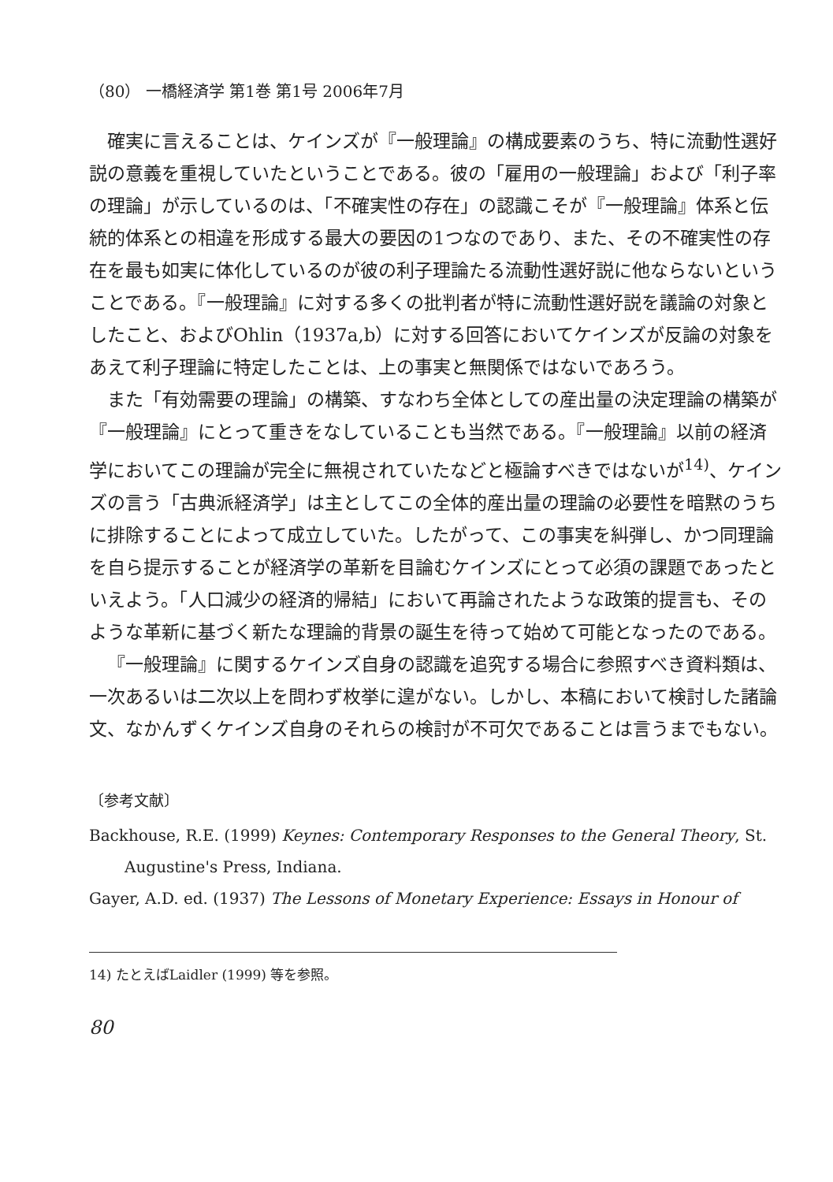（80） 一橋経済学 第1巻 第1号 2006年7月
確実に言えることは、ケインズが『一般理論』の構成要素のうち、特に流動性選好説の意義を重視していたということである。彼の「雇用の一般理論」および「利子率の理論」が示しているのは、「不確実性の存在」の認識こそが『一般理論』体系と伝統的体系との相違を形成する最大の要因の1つなのであり、また、その不確実性の存在を最も如実に体化しているのが彼の利子理論たる流動性選好説に他ならないということである。『一般理論』に対する多くの批判者が特に流動性選好説を議論の対象としたこと、およびOhlin（1937a,b）に対する回答においてケインズが反論の対象をあえて利子理論に特定したことは、上の事実と無関係ではないであろう。
また「有効需要の理論」の構築、すなわち全体としての産出量の決定理論の構築が『一般理論』にとって重きをなしていることも当然である。『一般理論』以前の経済学においてこの理論が完全に無視されていたなどと極論すべきではないが<sup>14)</sup>、ケインズの言う「古典派経済学」は主としてこの全体的産出量の理論の必要性を暗黙のうちに排除することによって成立していた。したがって、この事実を糾弾し、かつ同理論を自ら提示することが経済学の革新を目論むケインズにとって必須の課題であったといえよう。「人口減少の経済的帰結」において再論されたような政策的提言も、そのような革新に基づく新たな理論的背景の誕生を待って始めて可能となったのである。
『一般理論』に関するケインズ自身の認識を追究する場合に参照すべき資料類は、一次あるいは二次以上を問わず枚挙に遑がない。しかし、本稿において検討した諸論文、なかんずくケインズ自身のそれらの検討が不可欠であることは言うまでもない。
〔参考文献〕
Backhouse, R.E. (1999) Keynes: Contemporary Responses to the General Theory, St. Augustine's Press, Indiana.
Gayer, A.D. ed. (1937) The Lessons of Monetary Experience: Essays in Honour of
14) たとえばLaidler (1999) 等を参照。
80